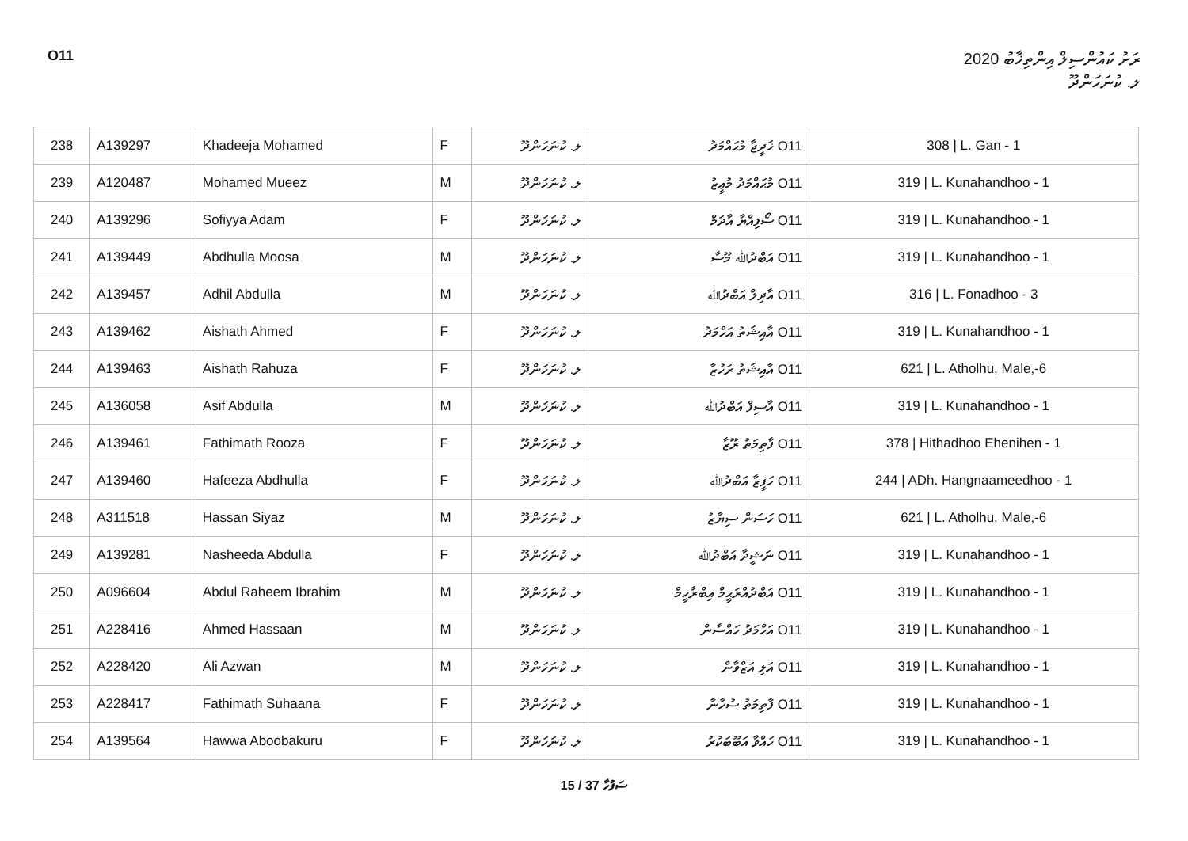O11 ރަށު ކައުންސިލް އިންތިޚާބު 2020
ލ. ކުނަހަންދޫ
| 238 | A139297 | Khadeeja Mohamed | F | ލ. ކުނަހަންދޫ | O11 ޚަދީޖާ މުޙައްމަދު | 308 / L. Gan - 1 |
| 239 | A120487 | Mohamed Mueez | M | ލ. ކުނަހަންދޫ | O11 މުޙައްމަދު މުޢީޒު | 319 / L. Kunahandhoo - 1 |
| 240 | A139296 | Sofiyya Adam | F | ލ. ކުނަހަންދޫ | O11 ސޯފިއްޔާ އާދަމް | 319 / L. Kunahandhoo - 1 |
| 241 | A139449 | Abdhulla Moosa | M | ލ. ކުނަހަންދޫ | O11 އަބްދުﷲ މޫސާ | 319 / L. Kunahandhoo - 1 |
| 242 | A139457 | Adhil Abdulla | M | ލ. ކުނަހަންދޫ | O11 އާދިލް އަބްދުﷲ | 316 / L. Fonadhoo - 3 |
| 243 | A139462 | Aishath Ahmed | F | ލ. ކުނަހަންދޫ | O11 އާއިޝަތު އަހްމަދު | 319 / L. Kunahandhoo - 1 |
| 244 | A139463 | Aishath Rahuza | F | ލ. ކުނަހަންދޫ | O11 އާއިޝަތު ރަހުޒާ | 621 / L. Atholhu, Male,-6 |
| 245 | A136058 | Asif Abdulla | M | ލ. ކުނަހަންދޫ | O11 އާސިފް އަބްދުﷲ | 319 / L. Kunahandhoo - 1 |
| 246 | A139461 | Fathimath Rooza | F | ލ. ކުނަހަންދޫ | O11 ފާތިމަތު ރޫޒާ | 378 / Hithadhoo Ehenihen - 1 |
| 247 | A139460 | Hafeeza Abdhulla | F | ލ. ކުނަހަންދޫ | O11 ހަފީޒާ އަބްދުﷲ | 244 / ADh. Hangnaameedhoo - 1 |
| 248 | A311518 | Hassan Siyaz | M | ލ. ކުނަހަންދޫ | O11 ހަސަން ސިޔާޒު | 621 / L. Atholhu, Male,-6 |
| 249 | A139281 | Nasheeda Abdulla | F | ލ. ކުނަހަންދޫ | O11 ނަޝީދާ އަބްދުﷲ | 319 / L. Kunahandhoo - 1 |
| 250 | A096604 | Abdul Raheem Ibrahim | M | ލ. ކުނަހަންދޫ | O11 އަބްދުއްރަޙީމް އިބްރާހީމް | 319 / L. Kunahandhoo - 1 |
| 251 | A228416 | Ahmed Hassaan | M | ލ. ކުނަހަންދޫ | O11 އަހްމަދު ހައްސާން | 319 / L. Kunahandhoo - 1 |
| 252 | A228420 | Ali Azwan | M | ލ. ކުނަހަންދޫ | O11 އަލި އަޒްވާން | 319 / L. Kunahandhoo - 1 |
| 253 | A228417 | Fathimath Suhaana | F | ލ. ކުނަހަންދޫ | O11 ފާތިމަތު ސުހާނާ | 319 / L. Kunahandhoo - 1 |
| 254 | A139564 | Hawwa Aboobakuru | F | ލ. ކުނަހަންދޫ | O11 ހައްވާ އަބޫބަކުރު | 319 / L. Kunahandhoo - 1 |
15 / 37 ސަފުހާ